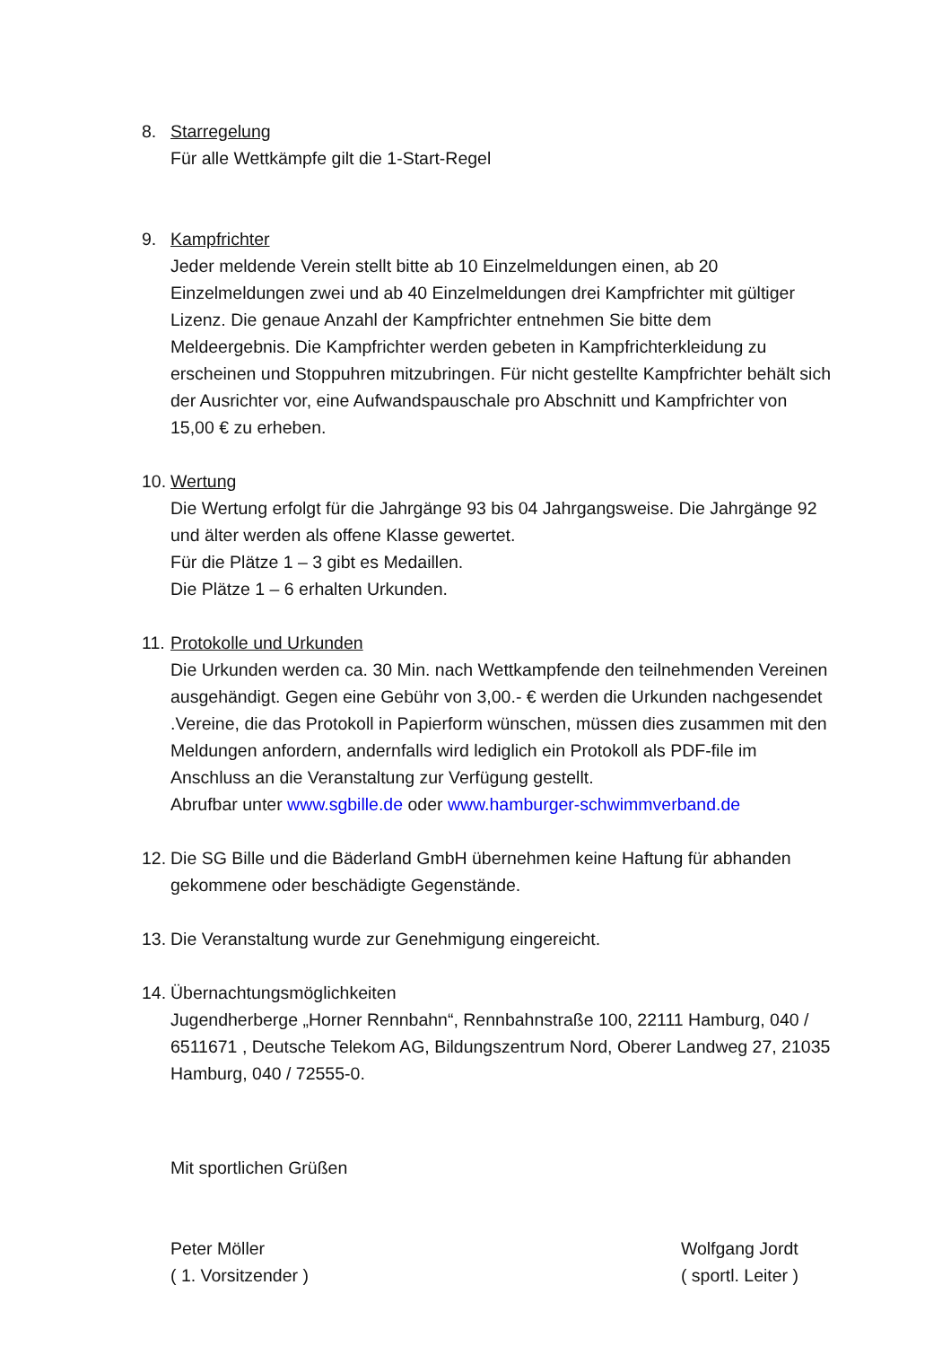8. Starregelung
Für alle Wettkämpfe gilt die 1-Start-Regel
9. Kampfrichter
Jeder meldende Verein stellt bitte ab 10 Einzelmeldungen einen, ab 20 Einzelmeldungen zwei und ab 40 Einzelmeldungen drei Kampfrichter mit gültiger Lizenz. Die genaue Anzahl der Kampfrichter entnehmen Sie bitte dem Meldeergebnis. Die Kampfrichter werden gebeten in Kampfrichterkleidung zu erscheinen und Stoppuhren mitzubringen. Für nicht gestellte Kampfrichter behält sich der Ausrichter vor, eine Aufwandspauschale pro Abschnitt und Kampfrichter von 15,00 € zu erheben.
10.
Wertung
Die Wertung erfolgt für die Jahrgänge 93 bis 04 Jahrgangsweise. Die Jahrgänge 92 und älter werden als offene Klasse gewertet.
Für die Plätze 1 – 3 gibt es Medaillen.
Die Plätze 1 – 6 erhalten Urkunden.
11.
Protokolle und Urkunden
Die Urkunden werden ca. 30 Min. nach Wettkampfende den teilnehmenden Vereinen ausgehändigt. Gegen eine Gebühr von 3,00.- € werden die Urkunden nachgesendet .Vereine, die das Protokoll in Papierform wünschen, müssen dies zusammen mit den Meldungen anfordern, andernfalls wird lediglich ein Protokoll als PDF-file im Anschluss an die Veranstaltung zur Verfügung gestellt.
Abrufbar unter www.sgbille.de oder www.hamburger-schwimmverband.de
12.
Die SG Bille und die Bäderland GmbH übernehmen keine Haftung für abhanden gekommene oder beschädigte Gegenstände.
13.
Die Veranstaltung wurde zur Genehmigung eingereicht.
14.
Übernachtungsmöglichkeiten
Jugendherberge „Horner Rennbahn“, Rennbahnstraße 100, 22111 Hamburg, 040 / 6511671 , Deutsche Telekom AG, Bildungszentrum Nord, Oberer Landweg 27, 21035 Hamburg, 040 / 72555-0.
Mit sportlichen Grüßen
Peter Möller
( 1. Vorsitzender )
Wolfgang Jordt
( sportl. Leiter )